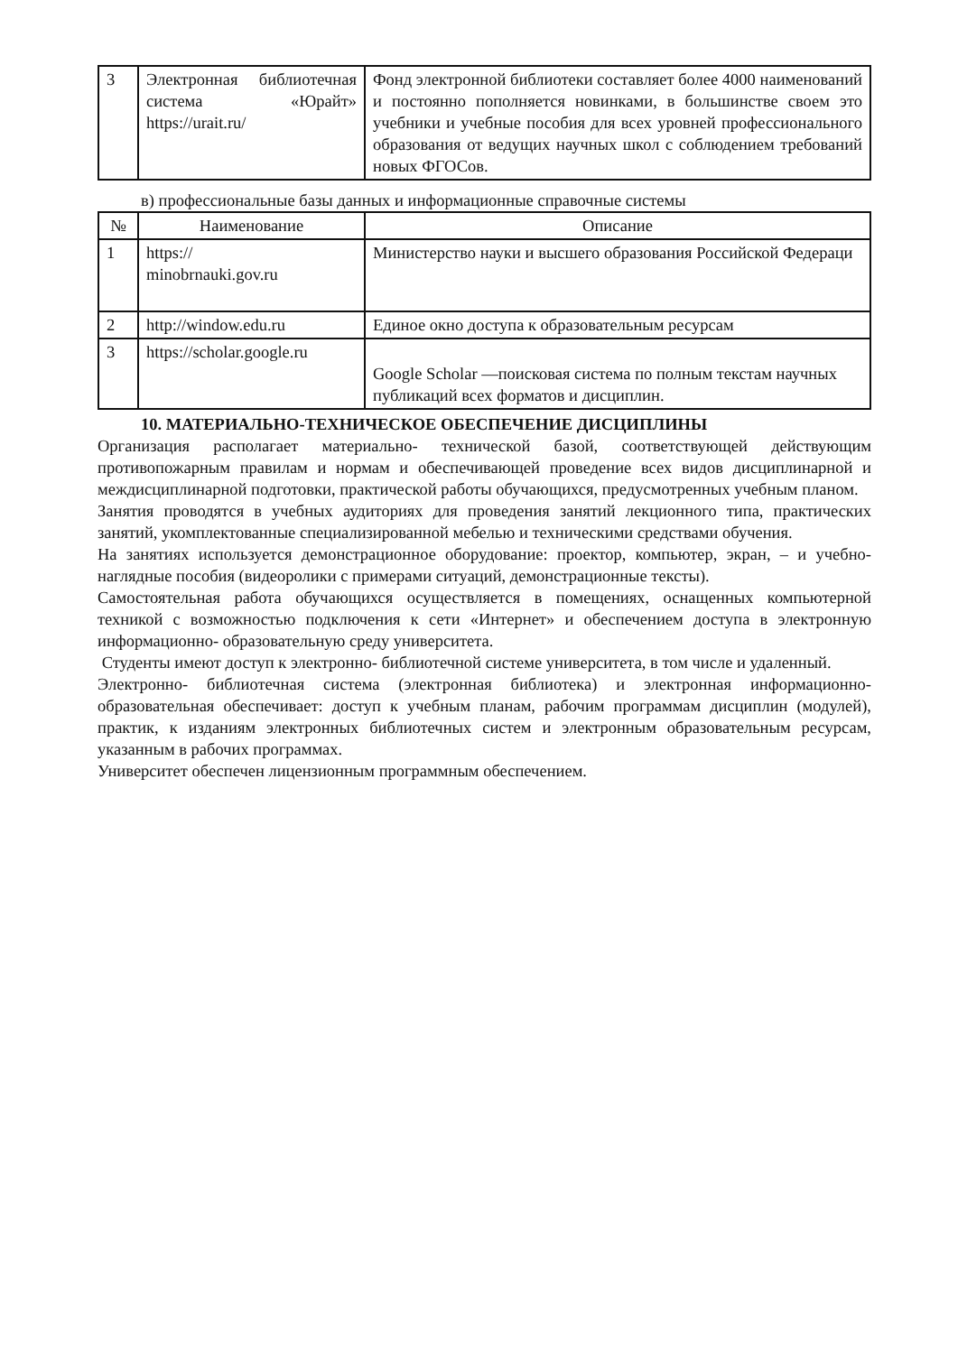| 3 | Электронная библиотечная система «Юрайт» https://urait.ru/ | Фонд электронной библиотеки составляет более 4000 наименований и постоянно пополняется новинками, в большинстве своем это учебники и учебные пособия для всех уровней профессионального образования от ведущих научных школ с соблюдением требований новых ФГОСов. |
в) профессиональные базы данных и информационные справочные системы
| № | Наименование | Описание |
| --- | --- | --- |
| 1 | https:// minobrnauki.gov.ru | Министерство науки и высшего образования Российской Федераци |
| 2 | http://window.edu.ru | Единое окно доступа к образовательным ресурсам |
| 3 | https://scholar.google.ru | Google Scholar —поисковая система по полным текстам научных публикаций всех форматов и дисциплин. |
10. МАТЕРИАЛЬНО-ТЕХНИЧЕСКОЕ ОБЕСПЕЧЕНИЕ ДИСЦИПЛИНЫ
Организация располагает материально- технической базой, соответствующей действующим противопожарным правилам и нормам и обеспечивающей проведение всех видов дисциплинарной и междисциплинарной подготовки, практической работы обучающихся, предусмотренных учебным планом.
Занятия проводятся в учебных аудиториях для проведения занятий лекционного типа, практических занятий, укомплектованные специализированной мебелью и техническими средствами обучения.
На занятиях используется демонстрационное оборудование: проектор, компьютер, экран, – и учебно- наглядные пособия (видеоролики с примерами ситуаций, демонстрационные тексты).
Самостоятельная работа обучающихся осуществляется в помещениях, оснащенных компьютерной техникой с возможностью подключения к сети «Интернет» и обеспечением доступа в электронную информационно- образовательную среду университета.
Студенты имеют доступ к электронно- библиотечной системе университета, в том числе и удаленный.
Электронно- библиотечная система (электронная библиотека) и электронная информационно- образовательная обеспечивает: доступ к учебным планам, рабочим программам дисциплин (модулей), практик, к изданиям электронных библиотечных систем и электронным образовательным ресурсам, указанным в рабочих программах.
Университет обеспечен лицензионным программным обеспечением.